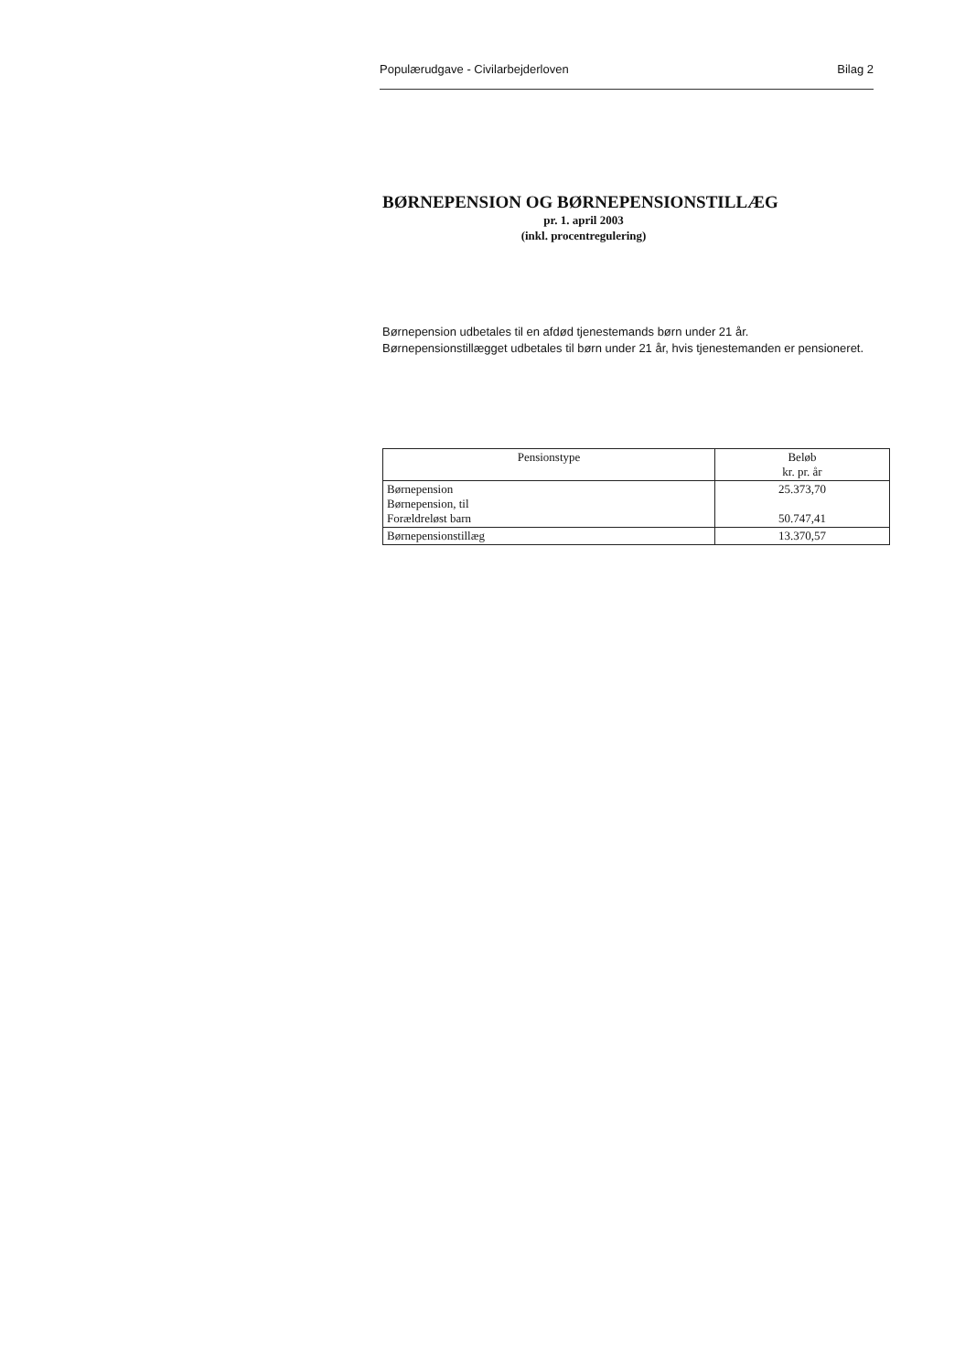Populærudgave - Civilarbejderloven Bilag 2
BØRNEPENSION OG BØRNEPENSIONSTILLÆG
pr. 1. april 2003
(inkl. procentregulering)
Børnepension udbetales til en afdød tjenestemands børn under 21 år.
Børnepensionstillægget udbetales til børn under 21 år, hvis tjenestemanden er pensioneret.
| Pensionstype | Beløb kr. pr. år |
| --- | --- |
| Børnepension Børnepension, til Forældreløst barn | 25.373,70 50.747,41 |
| Børnepensionstillæg | 13.370,57 |